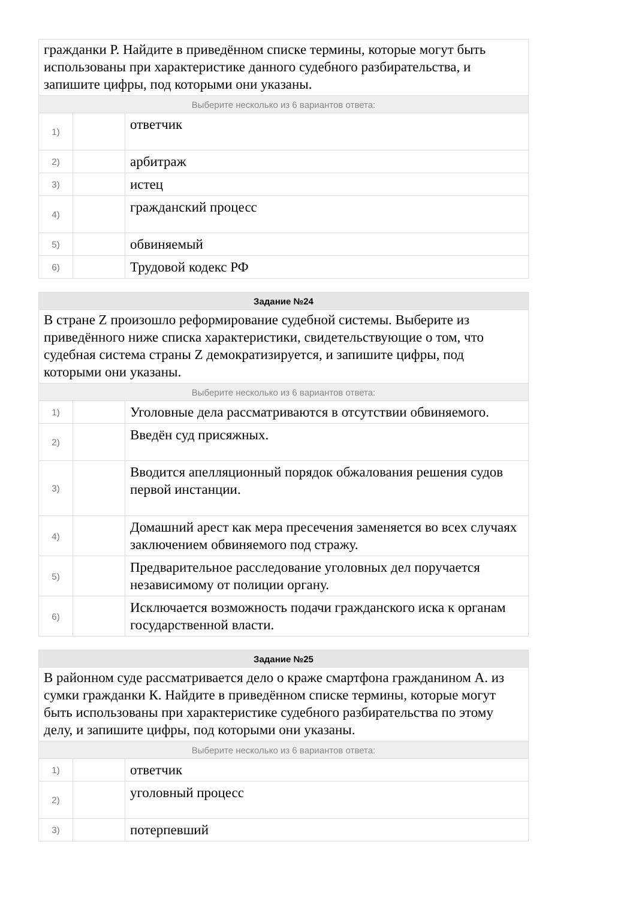| гражданки Р. Найдите в приведённом списке термины, которые могут быть использованы при характеристике данного судебного разбирательства, и запишите цифры, под которыми они указаны. | | |
| Выберите несколько из 6 вариантов ответа: | | |
| 1) | | ответчик |
| 2) | | арбитраж |
| 3) | | истец |
| 4) | | гражданский процесс |
| 5) | | обвиняемый |
| 6) | | Трудовой кодекс РФ |
| Задание №24 | | |
| В стране Z произошло реформирование судебной системы. Выберите из приведённого ниже списка характеристики, свидетельствующие о том, что судебная система страны Z демократизируется, и запишите цифры, под которыми они указаны. | | |
| Выберите несколько из 6 вариантов ответа: | | |
| 1) | | Уголовные дела рассматриваются в отсутствии обвиняемого. |
| 2) | | Введён суд присяжных. |
| 3) | | Вводится апелляционный порядок обжалования решения судов первой инстанции. |
| 4) | | Домашний арест как мера пресечения заменяется во всех случаях заключением обвиняемого под стражу. |
| 5) | | Предварительное расследование уголовных дел поручается независимому от полиции органу. |
| 6) | | Исключается возможность подачи гражданского иска к органам государственной власти. |
| Задание №25 | | |
| В районном суде рассматривается дело о краже смартфона гражданином А. из сумки гражданки К. Найдите в приведённом списке термины, которые могут быть использованы при характеристике судебного разбирательства по этому делу, и запишите цифры, под которыми они указаны. | | |
| Выберите несколько из 6 вариантов ответа: | | |
| 1) | | ответчик |
| 2) | | уголовный процесс |
| 3) | | потерпевший |